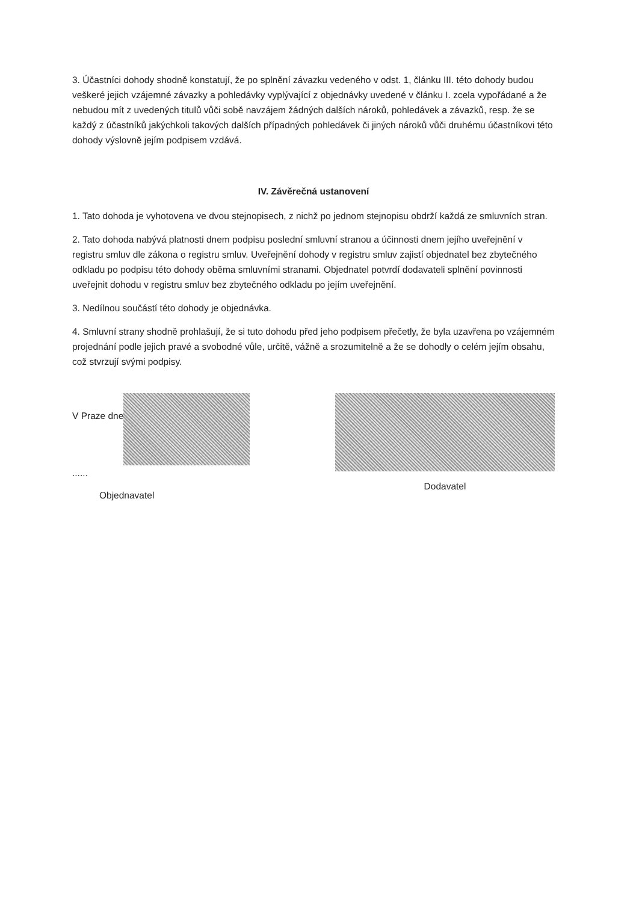3. Účastníci dohody shodně konstatují, že po splnění závazku vedeného v odst. 1, článku III. této dohody budou veškeré jejich vzájemné závazky a pohledávky vyplývající z objednávky uvedené v článku I. zcela vypořádané a že nebudou mít z uvedených titulů vůči sobě navzájem žádných dalších nároků, pohledávek a závazků, resp. že se každý z účastníků jakýchkoli takových dalších případných pohledávek či jiných nároků vůči druhému účastníkovi této dohody výslovně jejím podpisem vzdává.
IV. Závěrečná ustanovení
1. Tato dohoda je vyhotovena ve dvou stejnopisech, z nichž po jednom stejnopisu obdrží každá ze smluvních stran.
2. Tato dohoda nabývá platnosti dnem podpisu poslední smluvní stranou a účinnosti dnem jejího uveřejnění v registru smluv dle zákona o registru smluv. Uveřejnění dohody v registru smluv zajistí objednatel bez zbytečného odkladu po podpisu této dohody oběma smluvními stranami. Objednatel potvrdí dodavateli splnění povinnosti uveřejnit dohodu v registru smluv bez zbytečného odkladu po jejím uveřejnění.
3. Nedílnou součástí této dohody je objednávka.
4. Smluvní strany shodně prohlašují, že si tuto dohodu před jeho podpisem přečetly, že byla uzavřena po vzájemném projednání podle jejich pravé a svobodné vůle, určitě, vážně a srozumitelně a že se dohodly o celém jejím obsahu, což stvrzují svými podpisy.
V Praze dne
......
Objednavatel
Dodavatel